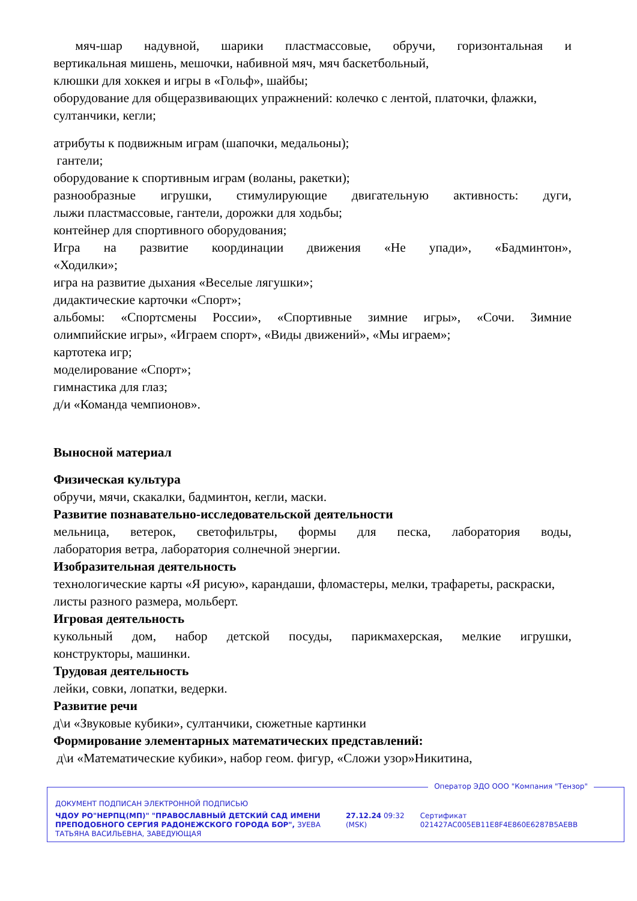мяч-шар надувной, шарики пластмассовые, обручи, горизонтальная и
вертикальная мишень, мешочки, набивной мяч, мяч баскетбольный,
клюшки для хоккея и игры в «Гольф», шайбы;
оборудование для общеразвивающих упражнений: колечко с лентой, платочки, флажки, султанчики, кегли;
атрибуты к подвижным играм (шапочки, медальоны);
гантели;
оборудование к спортивным играм (воланы, ракетки);
разнообразные игрушки, стимулирующие двигательную активность: дуги,
лыжи пластмассовые, гантели, дорожки для ходьбы;
контейнер для спортивного оборудования;
Игра на развитие координации движения «Не упади», «Бадминтон»,
«Ходилки»;
игра на развитие дыхания «Веселые лягушки»;
дидактические карточки «Спорт»;
альбомы: «Спортсмены России», «Спортивные зимние игры», «Сочи. Зимние
олимпийские игры», «Играем спорт», «Виды движений», «Мы играем»;
картотека игр;
моделирование «Спорт»;
гимнастика для глаз;
д/и «Команда чемпионов».
Выносной материал
Физическая культура
обручи, мячи, скакалки, бадминтон, кегли, маски.
Развитие познавательно-исследовательской деятельности
мельница, ветерок, светофильтры, формы для песка, лаборатория воды,
лаборатория ветра, лаборатория солнечной энергии.
Изобразительная деятельность
технологические карты «Я рисую», карандаши, фломастеры, мелки, трафареты, раскраски, листы разного размера, мольберт.
Игровая деятельность
кукольный дом, набор детской посуды, парикмахерская, мелкие игрушки,
конструкторы, машинки.
Трудовая деятельность
лейки, совки, лопатки, ведерки.
Развитие речи
д\и «Звуковые кубики», султанчики, сюжетные картинки
Формирование элементарных математических представлений:
д\и «Математические кубики», набор геом. фигур, «Сложи узор»Никитина,
Оператор ЭДО ООО "Компания "Тензор"
ДОКУМЕНТ ПОДПИСАН ЭЛЕКТРОННОЙ ПОДПИСЬЮ
ЧДОУ РО"НЕРПЦ(МП)" "ПРАВОСЛАВНЫЙ ДЕТСКИЙ САД ИМЕНИ ПРЕПОДОБНОГО СЕРГИЯ РАДОНЕЖСКОГО ГОРОДА БОР", ЗУЕВА ТАТЬЯНА ВАСИЛЬЕВНА, ЗАВЕДУЮЩАЯ
27.12.24 09:32 (MSK)
Сертификат 021427AC005EB11E8F4E860E6287B5AEBB